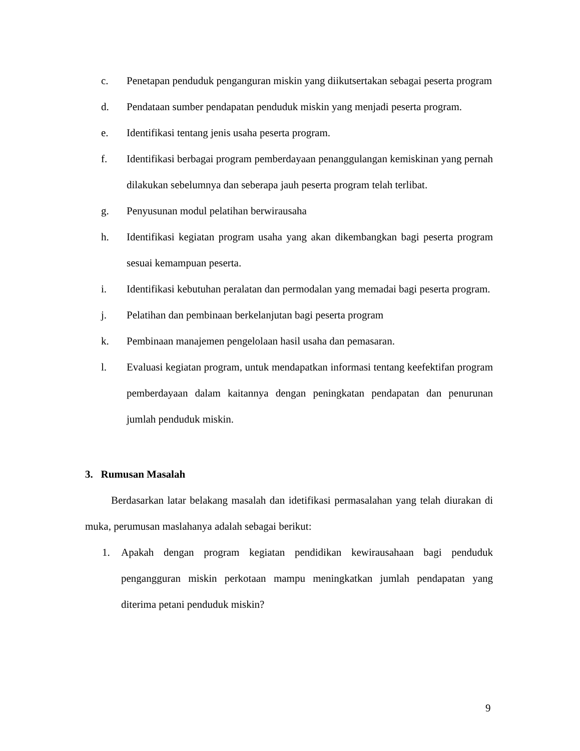c. Penetapan penduduk penganguran miskin yang diikutsertakan sebagai peserta program
d. Pendataan sumber pendapatan penduduk miskin yang menjadi peserta program.
e. Identifikasi tentang jenis usaha peserta program.
f. Identifikasi berbagai program pemberdayaan penanggulangan kemiskinan yang pernah dilakukan sebelumnya dan seberapa jauh peserta program telah terlibat.
g. Penyusunan modul pelatihan berwirausaha
h. Identifikasi kegiatan program usaha yang akan dikembangkan bagi peserta program sesuai kemampuan peserta.
i. Identifikasi kebutuhan peralatan dan permodalan yang memadai bagi peserta program.
j. Pelatihan dan pembinaan berkelanjutan bagi peserta program
k. Pembinaan manajemen pengelolaan hasil usaha dan pemasaran.
l. Evaluasi kegiatan program, untuk mendapatkan informasi tentang keefektifan program pemberdayaan dalam kaitannya dengan peningkatan pendapatan dan penurunan jumlah penduduk miskin.
3. Rumusan Masalah
Berdasarkan latar belakang masalah dan idetifikasi permasalahan yang telah diurakan di muka, perumusan maslahanya adalah sebagai berikut:
1. Apakah dengan program kegiatan pendidikan kewirausahaan bagi penduduk pengangguran miskin perkotaan mampu meningkatkan jumlah pendapatan yang diterima petani penduduk miskin?
9